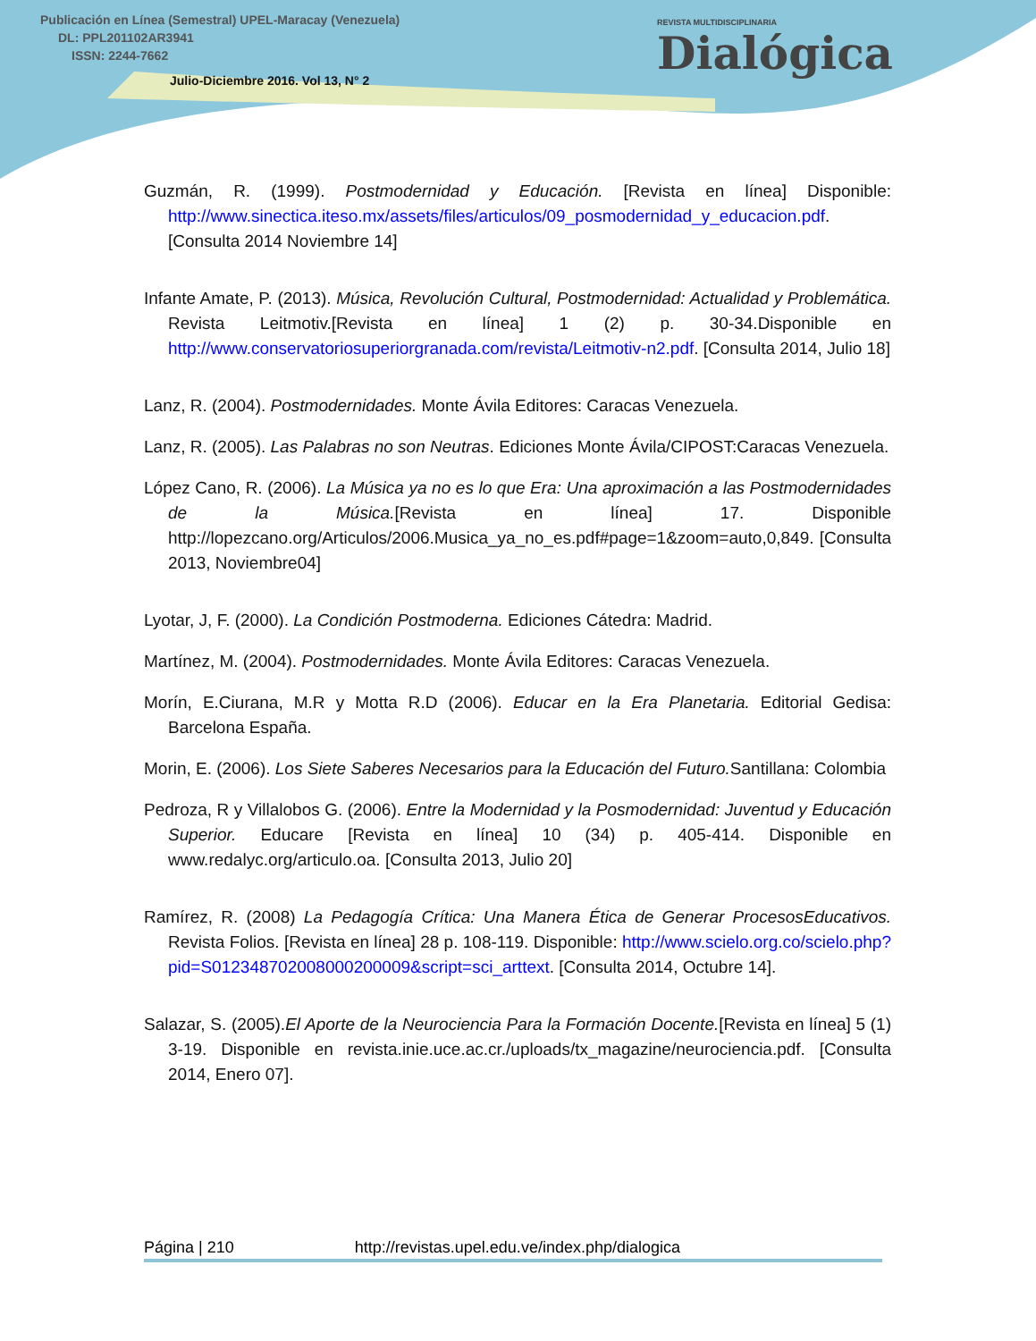Publicación en Línea (Semestral) UPEL-Maracay (Venezuela)
DL: PPL201102AR3941
ISSN: 2244-7662
Julio-Diciembre 2016. Vol 13, N° 2
REVISTA MULTIDISCIPLINARIA
Dialógica
Guzmán, R. (1999). Postmodernidad y Educación. [Revista en línea] Disponible: http://www.sinectica.iteso.mx/assets/files/articulos/09_posmodernidad_y_educacion.pdf. [Consulta 2014 Noviembre 14]
Infante Amate, P. (2013). Música, Revolución Cultural, Postmodernidad: Actualidad y Problemática. Revista Leitmotiv.[Revista en línea] 1 (2) p. 30-34.Disponible en http://www.conservatoriosuperiorgranada.com/revista/Leitmotiv-n2.pdf. [Consulta 2014, Julio 18]
Lanz, R. (2004). Postmodernidades. Monte Ávila Editores: Caracas Venezuela.
Lanz, R. (2005). Las Palabras no son Neutras. Ediciones Monte Ávila/CIPOST:Caracas Venezuela.
López Cano, R. (2006). La Música ya no es lo que Era: Una aproximación a las Postmodernidades de la Música.[Revista en línea] 17. Disponible http://lopezcano.org/Articulos/2006.Musica_ya_no_es.pdf#page=1&zoom=auto,0,849. [Consulta 2013, Noviembre04]
Lyotar, J, F. (2000). La Condición Postmoderna. Ediciones Cátedra: Madrid.
Martínez, M. (2004). Postmodernidades. Monte Ávila Editores: Caracas Venezuela.
Morín, E.Ciurana, M.R y Motta R.D (2006). Educar en la Era Planetaria. Editorial Gedisa: Barcelona España.
Morin, E. (2006). Los Siete Saberes Necesarios para la Educación del Futuro. Santillana: Colombia
Pedroza, R y Villalobos G. (2006). Entre la Modernidad y la Posmodernidad: Juventud y Educación Superior. Educare [Revista en línea] 10 (34) p. 405-414. Disponible en www.redalyc.org/articulo.oa. [Consulta 2013, Julio 20]
Ramírez, R. (2008) La Pedagogía Crítica: Una Manera Ética de Generar ProcesosEducativos. Revista Folios. [Revista en línea] 28 p. 108-119. Disponible: http://www.scielo.org.co/scielo.php?pid=S012348702008000200009&script=sci_arttext. [Consulta 2014, Octubre 14].
Salazar, S. (2005).El Aporte de la Neurociencia Para la Formación Docente.[Revista en línea] 5 (1) 3-19. Disponible en revista.inie.uce.ac.cr./uploads/tx_magazine/neurociencia.pdf. [Consulta 2014, Enero 07].
Página | 210 http://revistas.upel.edu.ve/index.php/dialogica